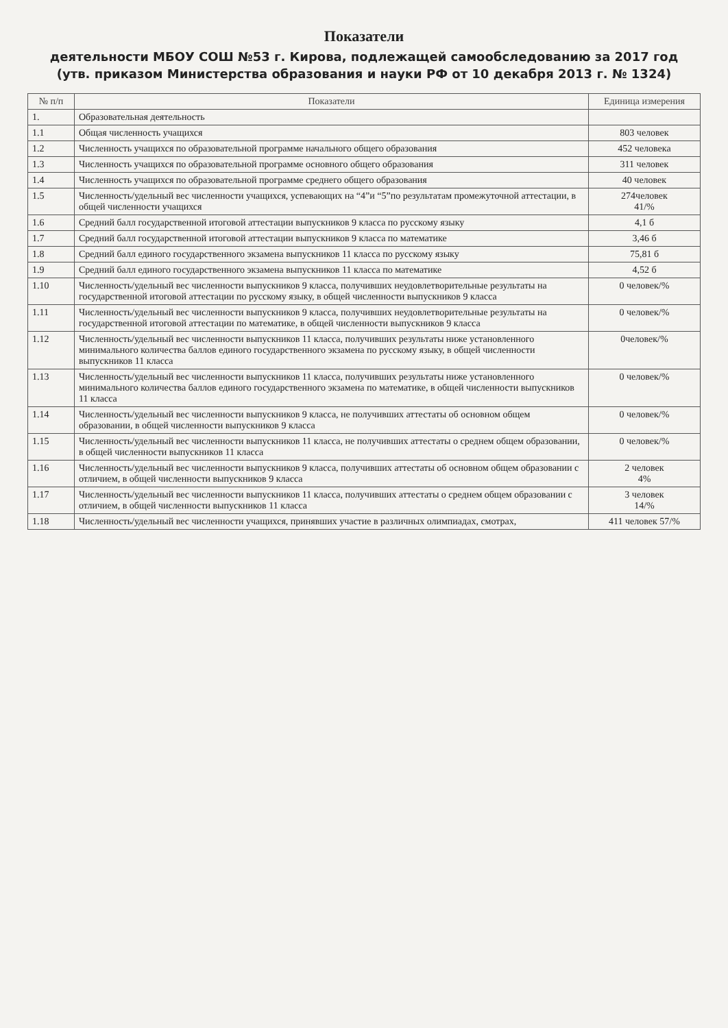Показатели
деятельности МБОУ СОШ №53 г. Кирова, подлежащей самообследованию за 2017 год
(утв. приказом Министерства образования и науки РФ от 10 декабря 2013 г. № 1324)
| № п/п | Показатели | Единица измерения |
| --- | --- | --- |
| 1. | Образовательная деятельность | |
| 1.1 | Общая численность учащихся | 803 человек |
| 1.2 | Численность учащихся по образовательной программе начального общего образования | 452 человека |
| 1.3 | Численность учащихся по образовательной программе основного общего образования | 311 человек |
| 1.4 | Численность учащихся по образовательной программе среднего общего образования | 40 человек |
| 1.5 | Численность/удельный вес численности учащихся, успевающих на “4”и “5”по результатам промежуточной аттестации, в общей численности учащихся | 274человек 41/% |
| 1.6 | Средний балл государственной итоговой аттестации выпускников 9 класса по русскому языку | 4,1 б |
| 1.7 | Средний балл государственной итоговой аттестации выпускников 9 класса по математике | 3,46 б |
| 1.8 | Средний балл единого государственного экзамена выпускников 11 класса по русскому языку | 75,81 б |
| 1.9 | Средний балл единого государственного экзамена выпускников 11 класса по математике | 4,52 б |
| 1.10 | Численность/удельный вес численности выпускников 9 класса, получивших неудовлетворительные результаты на государственной итоговой аттестации по русскому языку, в общей численности выпускников 9 класса | 0 человек/% |
| 1.11 | Численность/удельный вес численности выпускников 9 класса, получивших неудовлетворительные результаты на государственной итоговой аттестации по математике, в общей численности выпускников 9 класса | 0 человек/% |
| 1.12 | Численность/удельный вес численности выпускников 11 класса, получивших результаты ниже установленного минимального количества баллов единого государственного экзамена по русскому языку, в общей численности выпускников 11 класса | 0человек/% |
| 1.13 | Численность/удельный вес численности выпускников 11 класса, получивших результаты ниже установленного минимального количества баллов единого государственного экзамена по математике, в общей численности выпускников 11 класса | 0 человек/% |
| 1.14 | Численность/удельный вес численности выпускников 9 класса, не получивших аттестаты об основном общем образовании, в общей численности выпускников 9 класса | 0 человек/% |
| 1.15 | Численность/удельный вес численности выпускников 11 класса, не получивших аттестаты о среднем общем образовании, в общей численности выпускников 11 класса | 0 человек/% |
| 1.16 | Численность/удельный вес численности выпускников 9 класса, получивших аттестаты об основном общем образовании с отличием, в общей численности выпускников 9 класса | 2 человек 4% |
| 1.17 | Численность/удельный вес численности выпускников 11 класса, получивших аттестаты о среднем общем образовании с отличием, в общей численности выпускников 11 класса | 3 человек 14/% |
| 1.18 | Численность/удельный вес численности учащихся, принявших участие в различных олимпиадах, смотрах, | 411 человек 57/% |